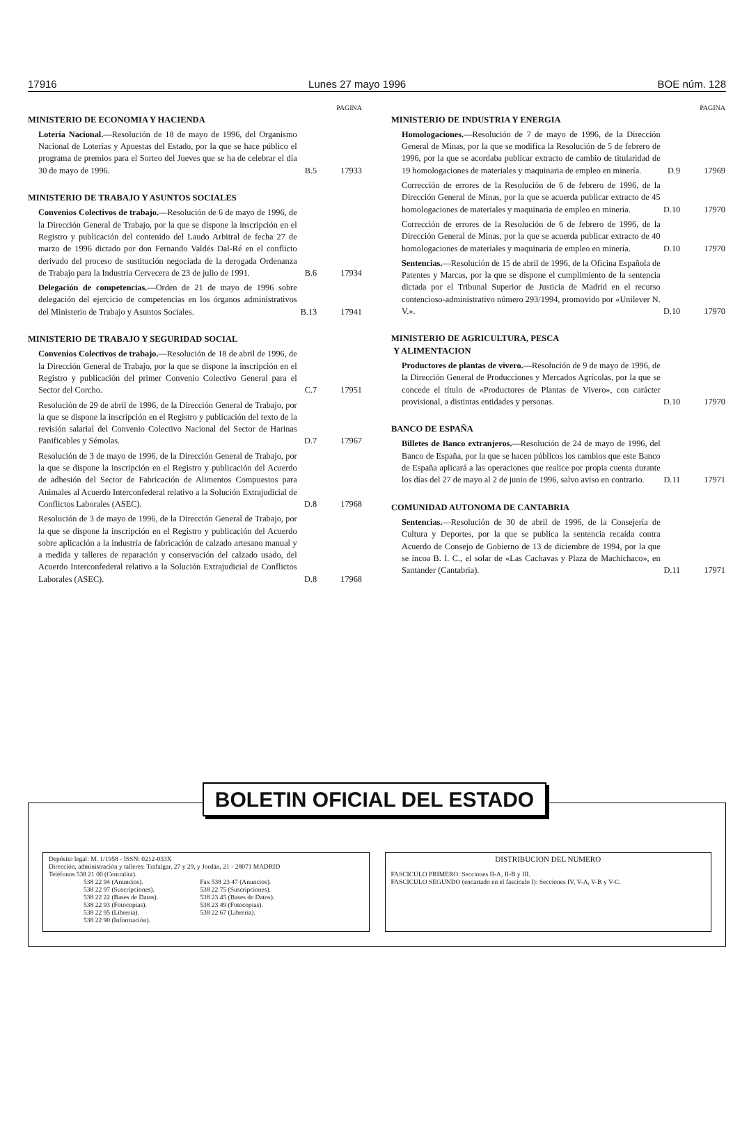17916 Lunes 27 mayo 1996 BOE núm. 128
PAGINA
MINISTERIO DE ECONOMIA Y HACIENDA
Lotería Nacional.—Resolución de 18 de mayo de 1996, del Organismo Nacional de Loterías y Apuestas del Estado, por la que se hace público el programa de premios para el Sorteo del Jueves que se ha de celebrar el día 30 de mayo de 1996.
B.5 17933
MINISTERIO DE TRABAJO Y ASUNTOS SOCIALES
Convenios Colectivos de trabajo.—Resolución de 6 de mayo de 1996, de la Dirección General de Trabajo, por la que se dispone la inscripción en el Registro y publicación del contenido del Laudo Arbitral de fecha 27 de marzo de 1996 dictado por don Fernando Valdés Dal-Ré en el conflicto derivado del proceso de sustitución negociada de la derogada Ordenanza de Trabajo para la Industria Cervecera de 23 de julio de 1991.
B.6 17934
Delegación de competencias.—Orden de 21 de mayo de 1996 sobre delegación del ejercicio de competencias en los órganos administrativos del Ministerio de Trabajo y Asuntos Sociales.
B.13 17941
MINISTERIO DE TRABAJO Y SEGURIDAD SOCIAL
Convenios Colectivos de trabajo.—Resolución de 18 de abril de 1996, de la Dirección General de Trabajo, por la que se dispone la inscripción en el Registro y publicación del primer Convenio Colectivo General para el Sector del Corcho.
C.7 17951
Resolución de 29 de abril de 1996, de la Dirección General de Trabajo, por la que se dispone la inscripción en el Registro y publicación del texto de la revisión salarial del Convenio Colectivo Nacional del Sector de Harinas Panificables y Sémolas.
D.7 17967
Resolución de 3 de mayo de 1996, de la Dirección General de Trabajo, por la que se dispone la inscripción en el Registro y publicación del Acuerdo de adhesión del Sector de Fabricación de Alimentos Compuestos para Animales al Acuerdo Interconfederal relativo a la Solución Extrajudicial de Conflictos Laborales (ASEC).
D.8 17968
Resolución de 3 de mayo de 1996, de la Dirección General de Trabajo, por la que se dispone la inscripción en el Registro y publicación del Acuerdo sobre aplicación a la industria de fabricación de calzado artesano manual y a medida y talleres de reparación y conservación del calzado usado, del Acuerdo Interconfederal relativo a la Solución Extrajudicial de Conflictos Laborales (ASEC).
D.8 17968
PAGINA
MINISTERIO DE INDUSTRIA Y ENERGIA
Homologaciones.—Resolución de 7 de mayo de 1996, de la Dirección General de Minas, por la que se modifica la Resolución de 5 de febrero de 1996, por la que se acordaba publicar extracto de cambio de titularidad de 19 homologaciones de materiales y maquinaria de empleo en minería.
D.9 17969
Corrección de errores de la Resolución de 6 de febrero de 1996, de la Dirección General de Minas, por la que se acuerda publicar extracto de 45 homologaciones de materiales y maquinaria de empleo en minería.
D.10 17970
Corrección de errores de la Resolución de 6 de febrero de 1996, de la Dirección General de Minas, por la que se acuerda publicar extracto de 40 homologaciones de materiales y maquinaria de empleo en minería.
D.10 17970
Sentencias.—Resolución de 15 de abril de 1996, de la Oficina Española de Patentes y Marcas, por la que se dispone el cumplimiento de la sentencia dictada por el Tribunal Superior de Justicia de Madrid en el recurso contencioso-administrativo número 293/1994, promovido por «Unilever N. V.».
D.10 17970
MINISTERIO DE AGRICULTURA, PESCA
Y ALIMENTACION
Productores de plantas de vivero.—Resolución de 9 de mayo de 1996, de la Dirección General de Producciones y Mercados Agrícolas, por la que se concede el título de «Productores de Plantas de Vivero», con carácter provisional, a distintas entidades y personas.
D.10 17970
BANCO DE ESPAÑA
Billetes de Banco extranjeros.—Resolución de 24 de mayo de 1996, del Banco de España, por la que se hacen públicos los cambios que este Banco de España aplicará a las operaciones que realice por propia cuenta durante los días del 27 de mayo al 2 de junio de 1996, salvo aviso en contrario.
D.11 17971
COMUNIDAD AUTONOMA DE CANTABRIA
Sentencias.—Resolución de 30 de abril de 1996, de la Consejería de Cultura y Deportes, por la que se publica la sentencia recaída contra Acuerdo de Consejo de Gobierno de 13 de diciembre de 1994, por la que se incoa B. I. C., el solar de «Las Cachavas y Plaza de Machichaco», en Santander (Cantabria).
D.11 17971
BOLETIN OFICIAL DEL ESTADO
Depósito legal: M. 1/1958 - ISSN: 0212-033X
Dirección, administración y talleres: Trafalgar, 27 y 29, y Jordán, 21 - 28071 MADRID
Teléfonos 538 21 00 (Centralita).
538 22 94 (Anuncios).
538 22 97 (Suscripciones).
538 22 22 (Bases de Datos).
538 22 93 (Fotocopias).
538 22 95 (Librería).
538 22 90 (Información).
Fax 538 23 47 (Anuncios).
538 22 75 (Suscripciones).
538 23 45 (Bases de Datos).
538 23 49 (Fotocopias).
538 22 67 (Librería).
DISTRIBUCION DEL NUMERO
FASCICULO PRIMERO: Secciones II-A, II-B y III.
FASCICULO SEGUNDO (encartado en el fascículo I): Secciones IV, V-A, V-B y V-C.